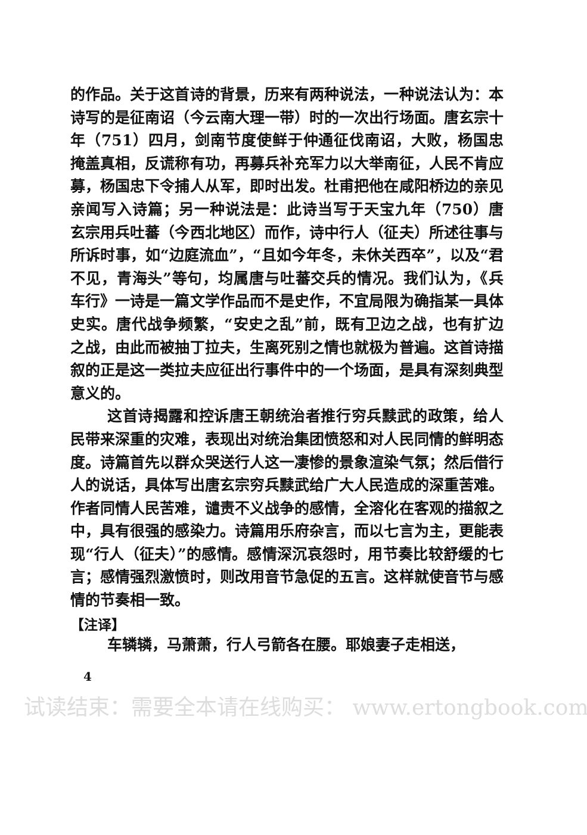的作品。关于这首诗的背景，历来有两种说法，一种说法认为：本诗写的是征南诏（今云南大理一带）时的一次出行场面。唐玄宗十年（751）四月，剑南节度使鲜于仲通征伐南诏，大败，杨国忠掩盖真相，反谎称有功，再募兵补充军力以大举南征，人民不肯应募，杨国忠下令捕人从军，即时出发。杜甫把他在咸阳桥边的亲见亲闻写入诗篇；另一种说法是：此诗当写于天宝九年（750）唐玄宗用兵吐蕃（今西北地区）而作，诗中行人（征夫）所述往事与所诉时事，如“边庭流血”，“且如今年冬，未休关西卒”，以及“君不见，青海头”等句，均属唐与吐蕃交兵的情况。我们认为，《兵车行》一诗是一篇文学作品而不是史作，不宜局限为确指某一具体史实。唐代战争频繁，“安史之乱”前，既有卫边之战，也有扩边之战，由此而被抽丁拉夫，生离死别之情也就极为普遍。这首诗描叙的正是这一类拉夫应征出行事件中的一个场面，是具有深刻典型意义的。
这首诗揭露和控诉唐王朝统治者推行穷兵黩武的政策，给人民带来深重的灾难，表现出对统治集团愤怒和对人民同情的鲜明态度。诗篇首先以群众哭送行人这一凄惨的景象渲染气氛；然后借行人的说话，具体写出唐玄宗穷兵黩武给广大人民造成的深重苦难。作者同情人民苦难，谴责不义战争的感情，全溶化在客观的描叙之中，具有很强的感染力。诗篇用乐府杂言，而以七言为主，更能表现“行人（征夫）”的感情。感情深沉哀怨时，用节奏比较舒缓的七言；感情强烈激愤时，则改用音节急促的五言。这样就使音节与感情的节奏相一致。
【注译】
车辚辚，马萧萧，行人弓箭各在腰。耶娘妻子走相送，
4
试读结束：需要全本请在线购买： www.ertongbook.com